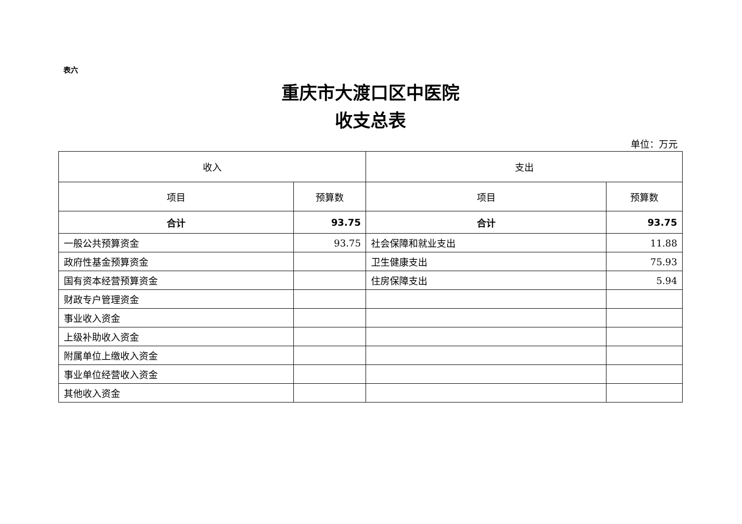表六
重庆市大渡口区中医院
收支总表
单位：万元
| 收入 | | 支出 | |
| --- | --- | --- | --- |
| 项目 | 预算数 | 项目 | 预算数 |
| 合计 | 93.75 | 合计 | 93.75 |
| 一般公共预算资金 | 93.75 | 社会保障和就业支出 | 11.88 |
| 政府性基金预算资金 | | 卫生健康支出 | 75.93 |
| 国有资本经营预算资金 | | 住房保障支出 | 5.94 |
| 财政专户管理资金 | | | |
| 事业收入资金 | | | |
| 上级补助收入资金 | | | |
| 附属单位上缴收入资金 | | | |
| 事业单位经营收入资金 | | | |
| 其他收入资金 | | | |